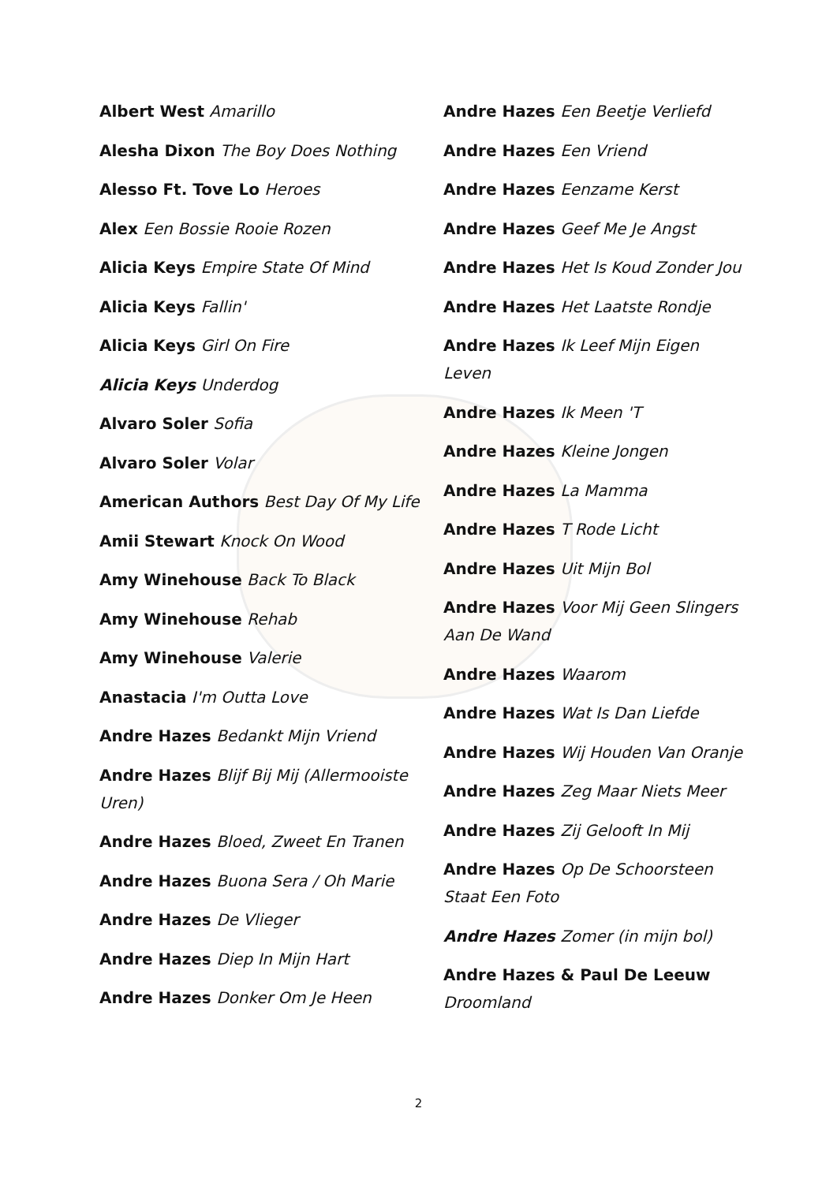Albert West Amarillo
Alesha Dixon The Boy Does Nothing
Alesso Ft. Tove Lo Heroes
Alex Een Bossie Rooie Rozen
Alicia Keys Empire State Of Mind
Alicia Keys Fallin'
Alicia Keys Girl On Fire
Alicia Keys Underdog
Alvaro Soler Sofia
Alvaro Soler Volar
American Authors Best Day Of My Life
Amii Stewart Knock On Wood
Amy Winehouse Back To Black
Amy Winehouse Rehab
Amy Winehouse Valerie
Anastacia I'm Outta Love
Andre Hazes Bedankt Mijn Vriend
Andre Hazes Blijf Bij Mij (Allermooiste Uren)
Andre Hazes Bloed, Zweet En Tranen
Andre Hazes Buona Sera / Oh Marie
Andre Hazes De Vlieger
Andre Hazes Diep In Mijn Hart
Andre Hazes Donker Om Je Heen
Andre Hazes Een Beetje Verliefd
Andre Hazes Een Vriend
Andre Hazes Eenzame Kerst
Andre Hazes Geef Me Je Angst
Andre Hazes Het Is Koud Zonder Jou
Andre Hazes Het Laatste Rondje
Andre Hazes Ik Leef Mijn Eigen Leven
Andre Hazes Ik Meen 'T
Andre Hazes Kleine Jongen
Andre Hazes La Mamma
Andre Hazes T Rode Licht
Andre Hazes Uit Mijn Bol
Andre Hazes Voor Mij Geen Slingers Aan De Wand
Andre Hazes Waarom
Andre Hazes Wat Is Dan Liefde
Andre Hazes Wij Houden Van Oranje
Andre Hazes Zeg Maar Niets Meer
Andre Hazes Zij Gelooft In Mij
Andre Hazes Op De Schoorsteen Staat Een Foto
Andre Hazes Zomer (in mijn bol)
Andre Hazes & Paul De Leeuw Droomland
2